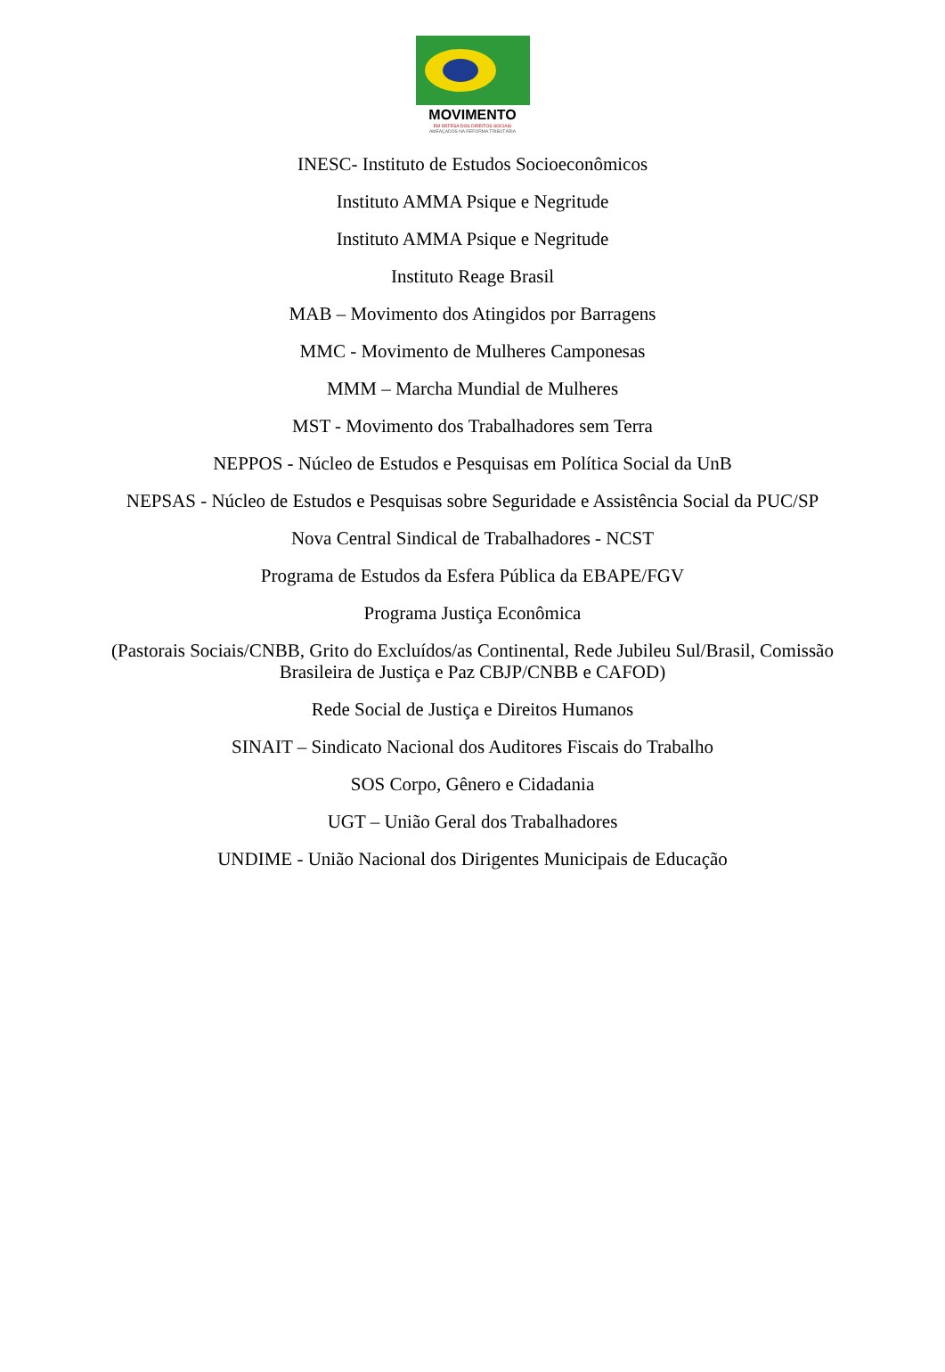MOVIMENTO
EM DEFESA DOS DIREITOS SOCIAIS
AMEAÇADOS NA REFORMA TRIBUTÁRIA
INESC- Instituto de Estudos Socioeconômicos
Instituto AMMA Psique e Negritude
Instituto AMMA Psique e Negritude
Instituto Reage Brasil
MAB – Movimento dos Atingidos por Barragens
MMC - Movimento de Mulheres Camponesas
MMM – Marcha Mundial de Mulheres
MST - Movimento dos Trabalhadores sem Terra
NEPPOS - Núcleo de Estudos e Pesquisas em Política Social da UnB
NEPSAS - Núcleo de Estudos e Pesquisas sobre Seguridade e Assistência Social da PUC/SP
Nova Central Sindical de Trabalhadores - NCST
Programa de Estudos da Esfera Pública da EBAPE/FGV
Programa Justiça Econômica
(Pastorais Sociais/CNBB, Grito do Excluídos/as Continental, Rede Jubileu Sul/Brasil, Comissão Brasileira de Justiça e Paz CBJP/CNBB e CAFOD)
Rede Social de Justiça e Direitos Humanos
SINAIT – Sindicato Nacional dos Auditores Fiscais do Trabalho
SOS Corpo, Gênero e Cidadania
UGT – União Geral dos Trabalhadores
UNDIME - União Nacional dos Dirigentes Municipais de Educação